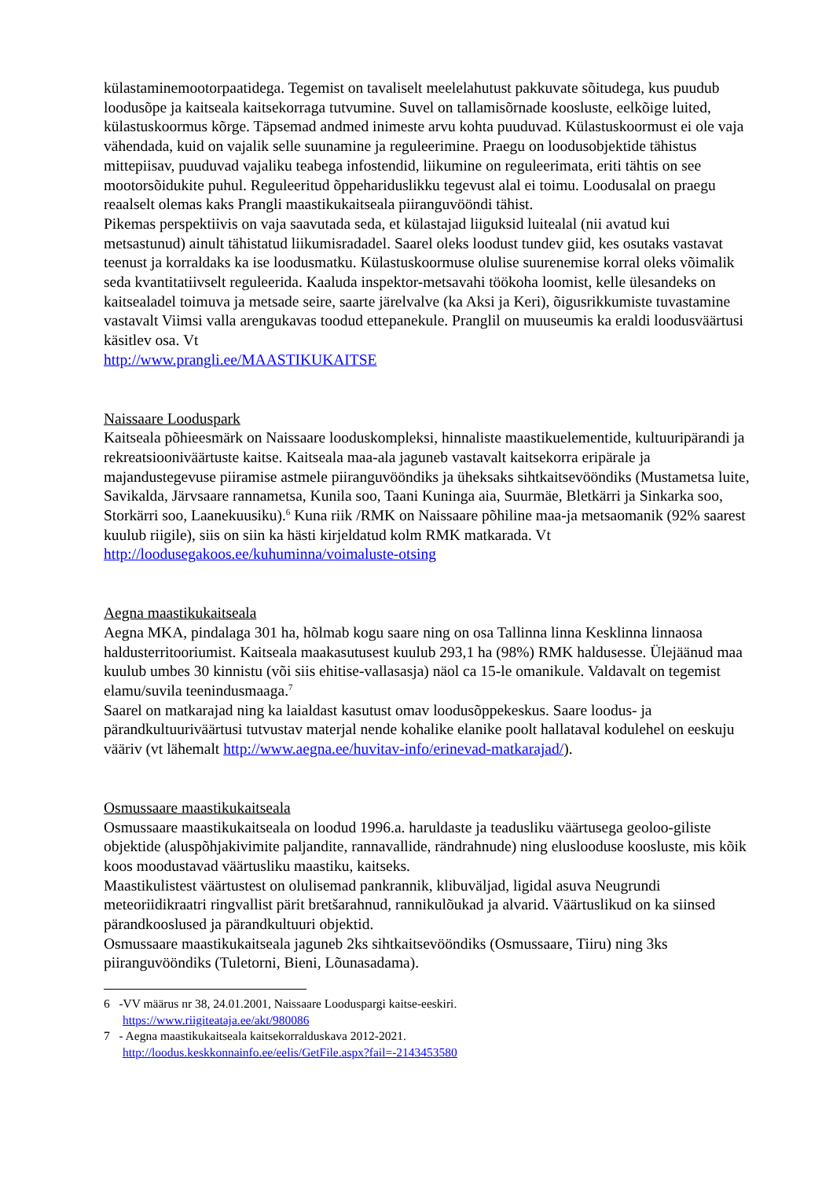külastaminemootorpaatidega. Tegemist on tavaliselt meelelahutust pakkuvate sõitudega, kus puudub loodusõpe ja kaitseala kaitsekorraga tutvumine. Suvel on tallamisõrnade koosluste, eelkõige luited, külastuskoormus kõrge. Täpsemad andmed inimeste arvu kohta puuduvad. Külastuskoormust ei ole vaja vähendada, kuid on vajalik selle suunamine ja reguleerimine. Praegu on loodusobjektide tähistus mittepiisav, puuduvad vajaliku teabega infostendid, liikumine on reguleerimata, eriti tähtis on see mootorsõidukite puhul. Reguleeritud õppehariduslikku tegevust alal ei toimu. Loodusalal on praegu reaalselt olemas kaks Prangli maastikukaitseala piiranguvööndi tähist.
Pikemas perspektiivis on vaja saavutada seda, et külastajad liiguksid luitealal (nii avatud kui metsastunud) ainult tähistatud liikumisradadel. Saarel oleks loodust tundev giid, kes osutaks vastavat teenust ja korraldaks ka ise loodusmatku. Külastuskoormuse olulise suurenemise korral oleks võimalik seda kvantitatiivselt reguleerida. Kaaluda inspektor-metsavahi töökoha loomist, kelle ülesandeks on kaitsealadel toimuva ja metsade seire, saarte järelvalve (ka Aksi ja Keri), õigusrikkumiste tuvastamine vastavalt Viimsi valla arengukavas toodud ettepanekule. Pranglil on muuseumis ka eraldi loodusväärtusi käsitlev osa. Vt
http://www.prangli.ee/MAASTIKUKAITSE
Naissaare Looduspark
Kaitseala põhieesmärk on Naissaare looduskompleksi, hinnaliste maastikuelementide, kultuuripärandi ja rekreatsiooniväärtuste kaitse. Kaitseala maa-ala jaguneb vastavalt kaitsekorra eripärale ja majandustegevuse piiramise astmele piiranguvööndiks ja üheksaks sihtkaitsevööndiks (Mustametsa luite, Savikalda, Järvsaare rannametsa, Kunila soo, Taani Kuninga aia, Suurmäe, Bletkärri ja Sinkarka soo, Storkärri soo, Laanekuusiku).<sup>6</sup> Kuna riik /RMK on Naissaare põhiline maa-ja metsaomanik (92% saarest kuulub riigile), siis on siin ka hästi kirjeldatud kolm RMK matkarada. Vt http://loodusegakoos.ee/kuhuminna/voimaluste-otsing
Aegna maastikukaitseala
Aegna MKA, pindalaga 301 ha, hõlmab kogu saare ning on osa Tallinna linna Kesklinna linnaosa haldusterritooriumist. Kaitseala maakasutusest kuulub 293,1 ha (98%) RMK haldusesse. Ülejäänud maa kuulub umbes 30 kinnistu (või siis ehitise-vallasasja) näol ca 15-le omanikule. Valdavalt on tegemist elamu/suvila teenindusmaaga.<sup>7</sup>
Saarel on matkarajad ning ka laialdast kasutust omav loodusõppekeskus. Saare loodus- ja pärandkultuuriväärtusi tutvustav materjal nende kohalike elanike poolt hallataval kodulehel on eeskuju vääriv (vt lähemalt http://www.aegna.ee/huvitav-info/erinevad-matkarajad/).
Osmussaare maastikukaitseala
Osmussaare maastikukaitseala on loodud 1996.a. haruldaste ja teadusliku väärtusega geoloo-giliste objektide (aluspõhjakivimite paljandite, rannavallide, rändrahnude) ning elusloodusе koosluste, mis kõik koos moodustavad väärtusliku maastiku, kaitseks.
Maastikulistest väärtustest on olulisemad pankrannik, klibuväljad, ligidal asuva Neugrundi meteoriidikraatri ringvallist pärit bretšarahnud, rannikulõukad ja alvarid. Väärtuslikud on ka siinsed pärandkooslused ja pärandkultuuri objektid.
Osmussaare maastikukaitseala jaguneb 2ks sihtkaitsevööndiks (Osmussaare, Tiiru) ning 3ks piiranguvööndiks (Tuletorni, Bieni, Lõunasadama).
6 -VV määrus nr 38, 24.01.2001, Naissaare Looduspargi kaitse-eeskiri.
https://www.riigiteataja.ee/akt/980086
7 - Aegna maastikukaitseala kaitsekorralduskava 2012-2021.
http://loodus.keskkonnainfo.ee/eelis/GetFile.aspx?fail=-2143453580